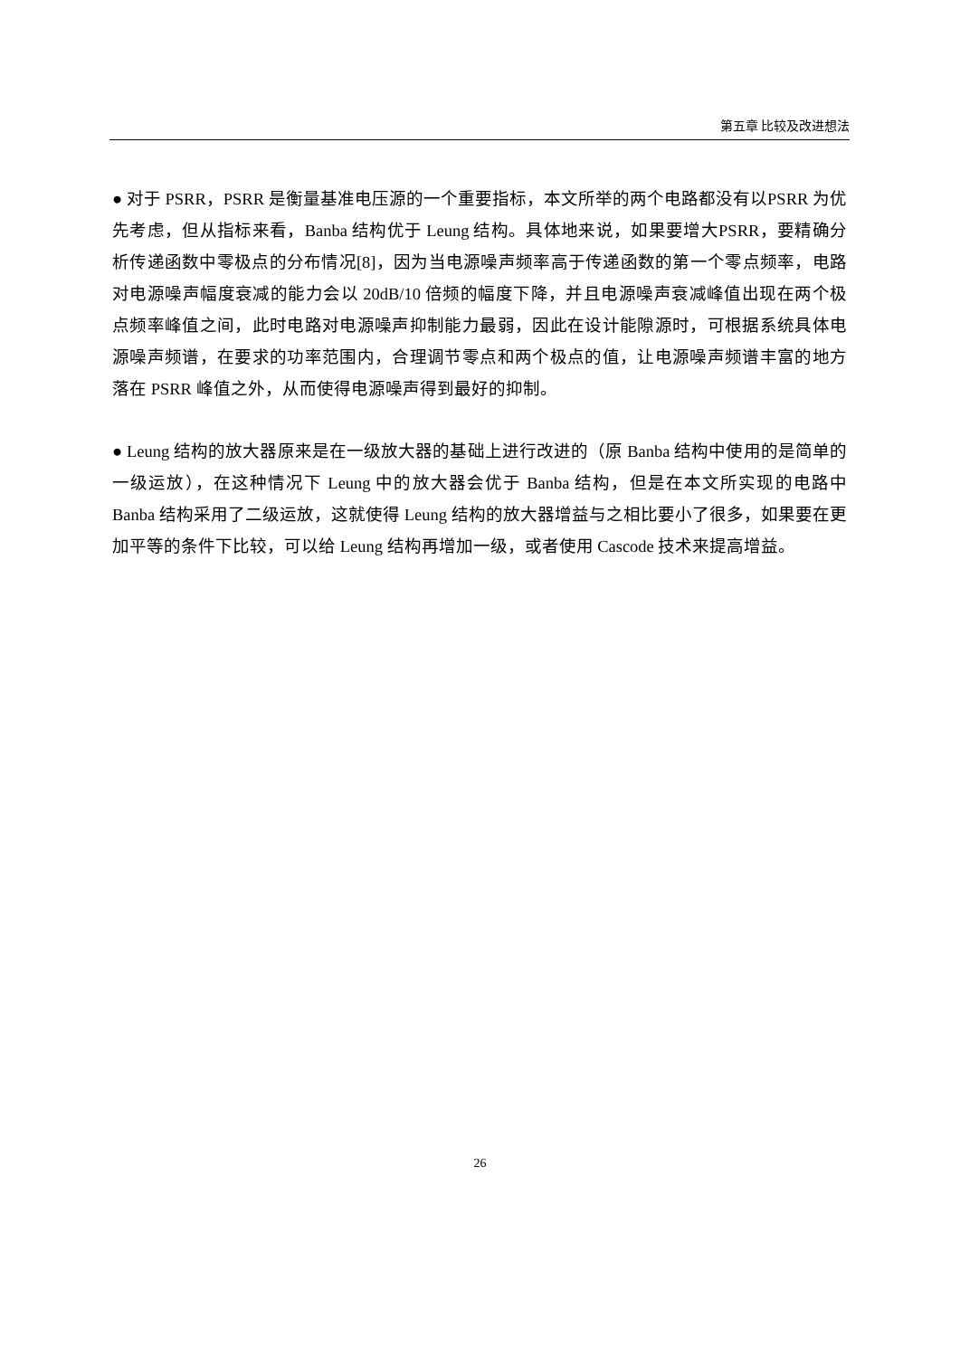第五章 比较及改进想法
● 对于 PSRR，PSRR 是衡量基准电压源的一个重要指标，本文所举的两个电路都没有以PSRR 为优先考虑，但从指标来看，Banba 结构优于 Leung 结构。具体地来说，如果要增大PSRR，要精确分析传递函数中零极点的分布情况[8]，因为当电源噪声频率高于传递函数的第一个零点频率，电路对电源噪声幅度衰减的能力会以 20dB/10 倍频的幅度下降，并且电源噪声衰减峰值出现在两个极点频率峰值之间，此时电路对电源噪声抑制能力最弱，因此在设计能隙源时，可根据系统具体电源噪声频谱，在要求的功率范围内，合理调节零点和两个极点的值，让电源噪声频谱丰富的地方落在 PSRR 峰值之外，从而使得电源噪声得到最好的抑制。
● Leung 结构的放大器原来是在一级放大器的基础上进行改进的（原 Banba 结构中使用的是简单的一级运放），在这种情况下 Leung 中的放大器会优于 Banba 结构，但是在本文所实现的电路中 Banba 结构采用了二级运放，这就使得 Leung 结构的放大器增益与之相比要小了很多，如果要在更加平等的条件下比较，可以给 Leung 结构再增加一级，或者使用 Cascode 技术来提高增益。
26